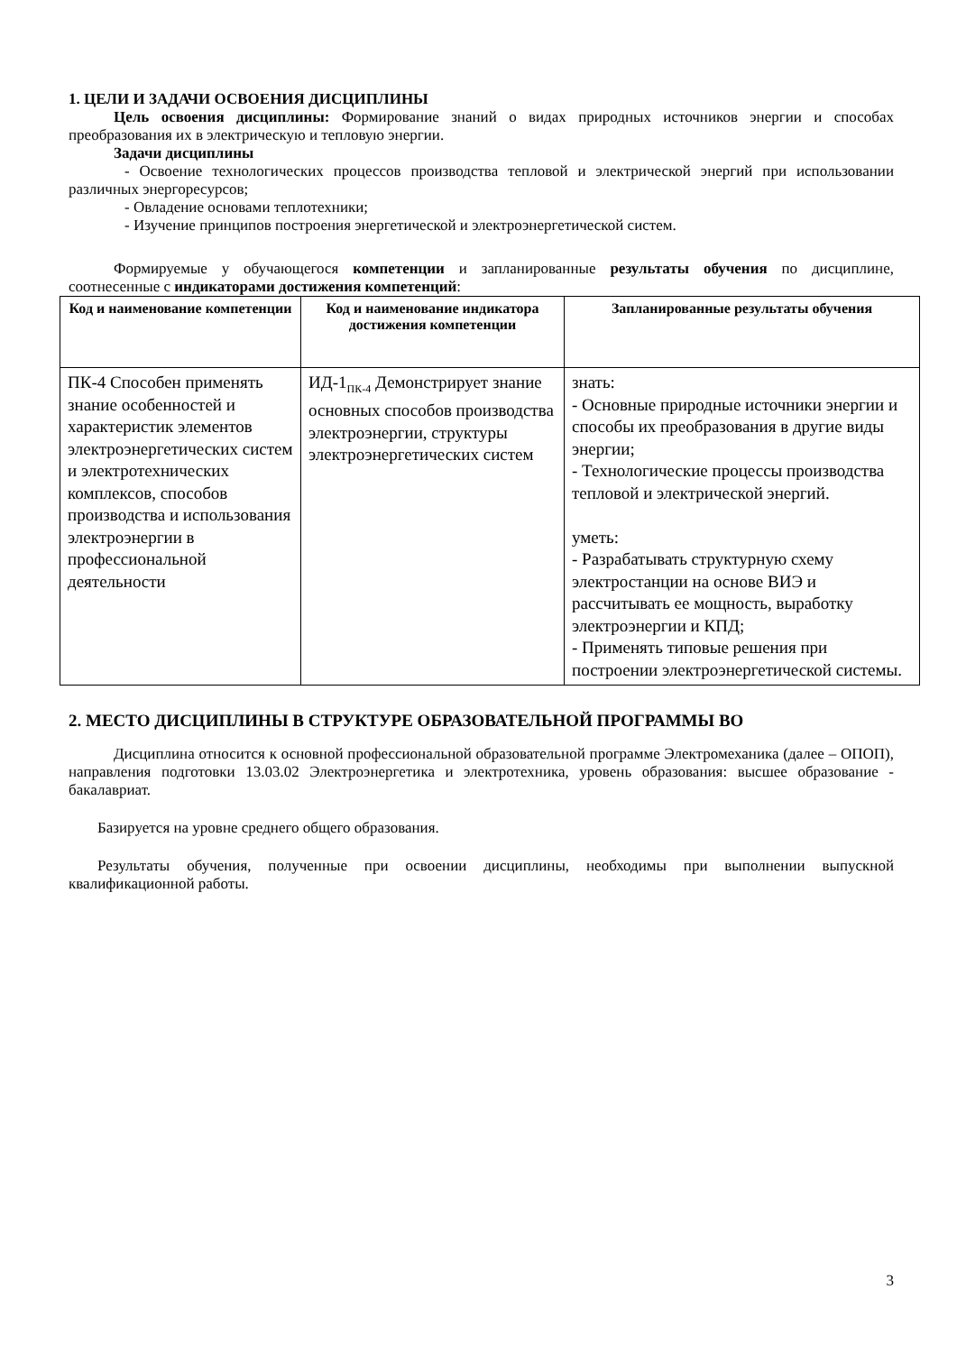1. ЦЕЛИ И ЗАДАЧИ ОСВОЕНИЯ ДИСЦИПЛИНЫ
Цель освоения дисциплины: Формирование знаний о видах природных источников энергии и способах преобразования их в электрическую и тепловую энергии.
Задачи дисциплины
- Освоение технологических процессов производства тепловой и электрической энергий при использовании различных энергоресурсов;
- Овладение основами теплотехники;
- Изучение принципов построения энергетической и электроэнергетической систем.
Формируемые у обучающегося компетенции и запланированные результаты обучения по дисциплине, соотнесенные с индикаторами достижения компетенций:
| Код и наименование компетенции | Код и наименование индикатора достижения компетенции | Запланированные результаты обучения |
| --- | --- | --- |
| ПК-4 Способен применять знание особенностей и характеристик элементов электроэнергетических систем и электротехнических комплексов, способов производства и использования электроэнергии в профессиональной деятельности | ИД-1<sub>ПК-4</sub> Демонстрирует знание основных способов производства электроэнергии, структуры электроэнергетических систем | знать: - Основные природные источники энергии и способы их преобразования в другие виды энергии; - Технологические процессы производства тепловой и электрической энергий. уметь: - Разрабатывать структурную схему электростанции на основе ВИЭ и рассчитывать ее мощность, выработку электроэнергии и КПД; - Применять типовые решения при построении электроэнергетической системы. |
2. МЕСТО ДИСЦИПЛИНЫ В СТРУКТУРЕ ОБРАЗОВАТЕЛЬНОЙ ПРОГРАММЫ ВО
Дисциплина относится к основной профессиональной образовательной программе Электромеханика (далее – ОПОП), направления подготовки 13.03.02 Электроэнергетика и электротехника, уровень образования: высшее образование - бакалавриат.
Базируется на уровне среднего общего образования.
Результаты обучения, полученные при освоении дисциплины, необходимы при выполнении выпускной квалификационной работы.
3